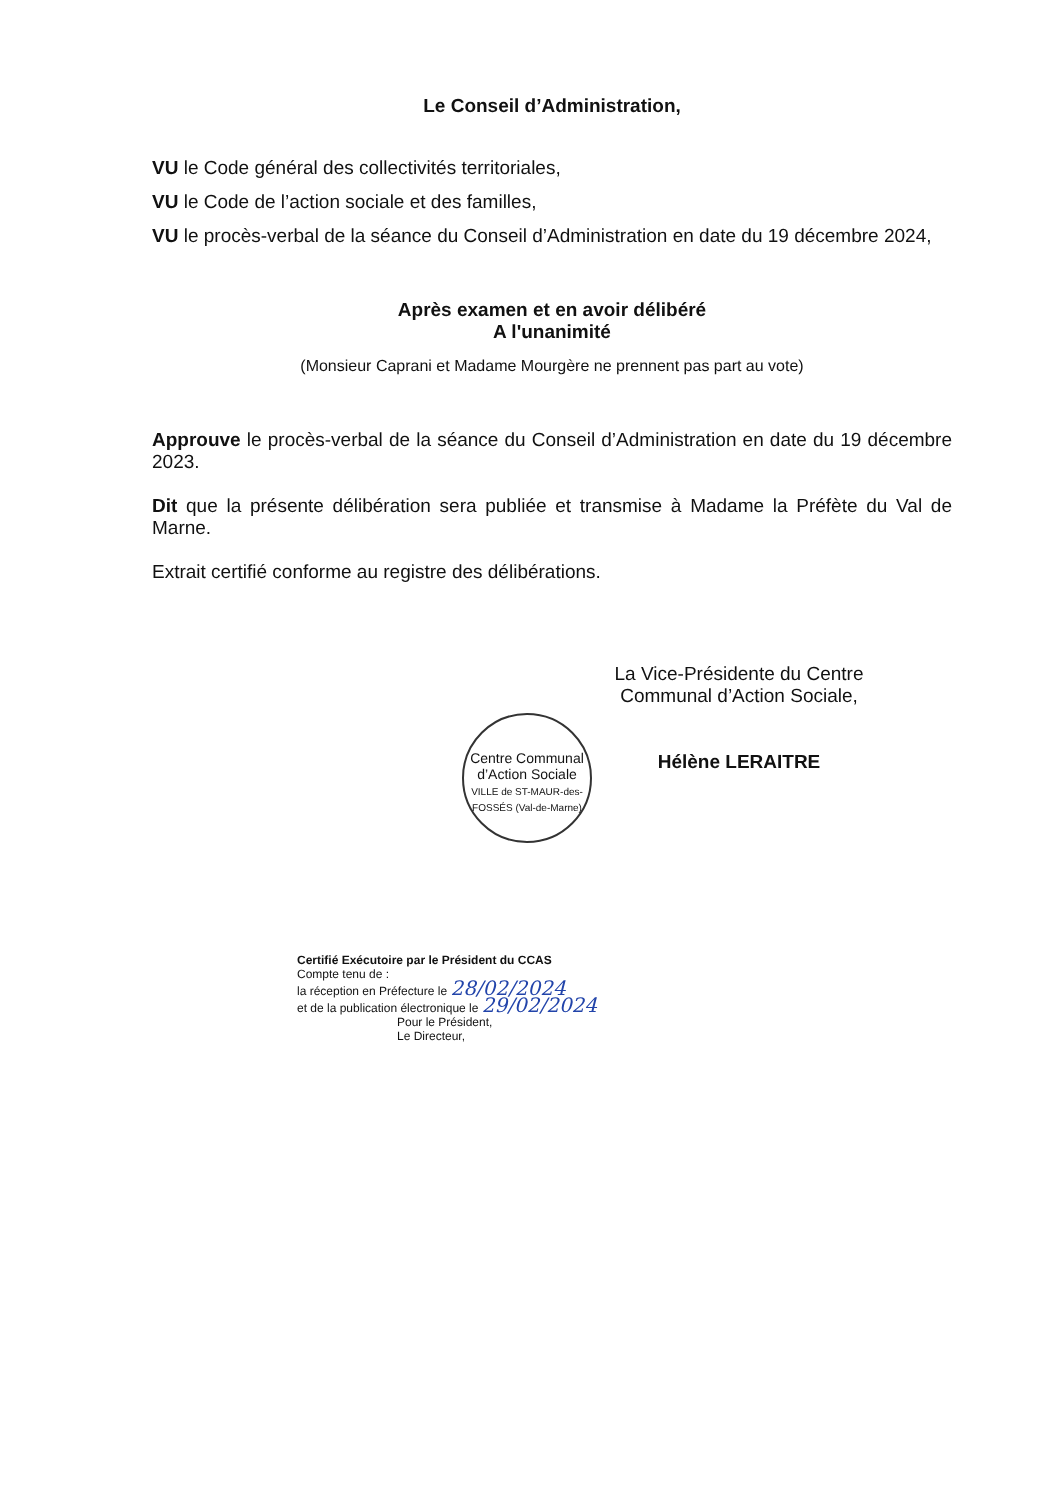Le Conseil d’Administration,
VU le Code général des collectivités territoriales,
VU le Code de l’action sociale et des familles,
VU le procès-verbal de la séance du Conseil d’Administration en date du 19 décembre 2024,
Après examen et en avoir délibéré
A l'unanimité
(Monsieur Caprani et Madame Mourgère ne prennent pas part au vote)
Approuve le procès-verbal de la séance du Conseil d’Administration en date du 19 décembre 2023.
Dit que la présente délibération sera publiée et transmise à Madame la Préfète du Val de Marne.
Extrait certifié conforme au registre des délibérations.
La Vice-Présidente du Centre Communal d’Action Sociale,
Hélène LERAITRE
Centre Communal d’Action Sociale
VILLE de ST-MAUR-des-FOSSÉS (Val-de-Marne)
Certifié Exécutoire par le Président du CCAS
Compte tenu de :
la réception en Préfecture le 28/02/2024
et de la publication électronique le 29/02/2024
Pour le Président,
Le Directeur,